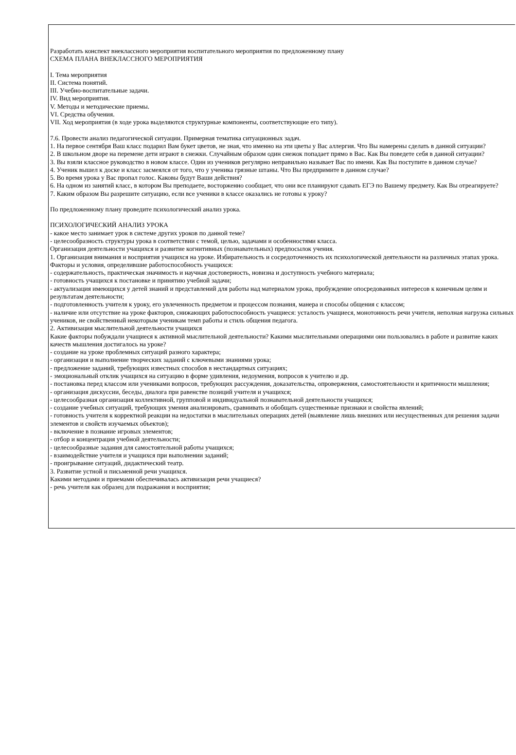Разработать конспект внеклассного мероприятия воспитательного мероприятия по предложенному плану
СХЕМА ПЛАНА ВНЕКЛАССНОГО МЕРОПРИЯТИЯ
I. Тема мероприятия
II. Система понятий.
III. Учебно-воспитательные задачи.
IV. Вид мероприятия.
V. Методы и методические приемы.
VI. Средства обучения.
VII. Ход мероприятия (в ходе урока выделяются структурные компоненты, соответствующие его типу).
7.6. Провести анализ педагогической ситуации. Примерная тематика ситуационных задач.
1. На первое сентября Ваш класс подарил Вам букет цветов, не зная, что именно на эти цветы у Вас аллергия. Что Вы намерены сделать в данной ситуации?
2. В школьном дворе на перемене дети играют в снежки. Случайным образом один снежок попадает прямо в Вас. Как Вы поведете себя в данной ситуации?
3. Вы взяли классное руководство в новом классе. Один из учеников регулярно неправильно называет Вас по имени. Как Вы поступите в данном случае?
4. Ученик вышел к доске и класс засмеялся от того, что у ученика грязные штаны. Что Вы предпримите в данном случае?
5. Во время урока у Вас пропал голос. Каковы будут Ваши действия?
6. На одном из занятий класс, в котором Вы преподаете, восторженно сообщает, что они все планируют сдавать ЕГЭ по Вашему предмету. Как Вы отреагируете?
7. Каким образом Вы разрешите ситуацию, если все ученики в классе оказались не готовы к уроку?
По предложенному плану проведите психологический анализ урока.
ПСИХОЛОГИЧЕСКИЙ АНАЛИЗ УРОКА
- какое место занимает урок в системе других уроков по данной теме?
- целесообразность структуры урока в соответствии с темой, целью, задачами и особенностями класса.
Организация деятельности учащихся и развитие когнитивных (познавательных) предпосылок учения.
1. Организация внимания и восприятия учащихся на уроке. Избирательность и сосредоточенность их психологической деятельности на различных этапах урока. Факторы и условия, определившие работоспособность учащихся:
- содержательность, практическая значимость и научная достоверность, новизна и доступность учебного материала;
- готовность учащихся к постановке и принятию учебной задачи;
- актуализация имеющихся у детей знаний и представлений для работы над материалом урока, пробуждение опосредованных интересов к конечным целям и результатам деятельности;
- подготовленность учителя к уроку, его увлеченность предметом и процессом познания, манера и способы общения с классом;
- наличие или отсутствие на уроке факторов, снижающих работоспособность учащиеся: усталость учащиеся, монотонность речи учителя, неполная нагрузка сильных учеников, не свойственный некоторым ученикам темп работы и стиль общения педагога.
2. Активизация мыслительной деятельности учащихся
Какие факторы побуждали учащиеся к активной мыслительной деятельности? Какими мыслительными операциями они пользовались в работе и развитие каких качеств мышления достигалось на уроке?
- создание на уроке проблемных ситуаций разного характера;
- организация и выполнение творческих заданий с ключевыми знаниями урока;
- предложение заданий, требующих известных способов в нестандартных ситуациях;
- эмоциональный отклик учащихся на ситуацию в форме удивления, недоумения, вопросов к учителю и др.
- постановка перед классом или учениками вопросов, требующих рассуждения, доказательства, опровержения, самостоятельности и критичности мышления;
- организация дискуссии, беседы, диалога при равенстве позиций учителя и учащихся;
- целесообразная организация коллективной, групповой и индивидуальной познавательной деятельности учащихся;
- создание учебных ситуаций, требующих умения анализировать, сравнивать и обобщать существенные признаки и свойства явлений;
- готовность учителя к корректной реакции на недостатки в мыслительных операциях детей (выявление лишь внешних или несущественных для решения задачи элементов и свойств изучаемых объектов);
- включение в познание игровых элементов;
- отбор и концентрация учебной деятельности;
- целесообразные задания для самостоятельной работы учащихся;
- взаимодействие учителя и учащихся при выполнении заданий;
- проигрывание ситуаций, дидактический театр.
3. Развитие устной и письменной речи учащихся.
Какими методами и приемами обеспечивалась активизация речи учащиеся?
- речь учителя как образец для подражания и восприятия;